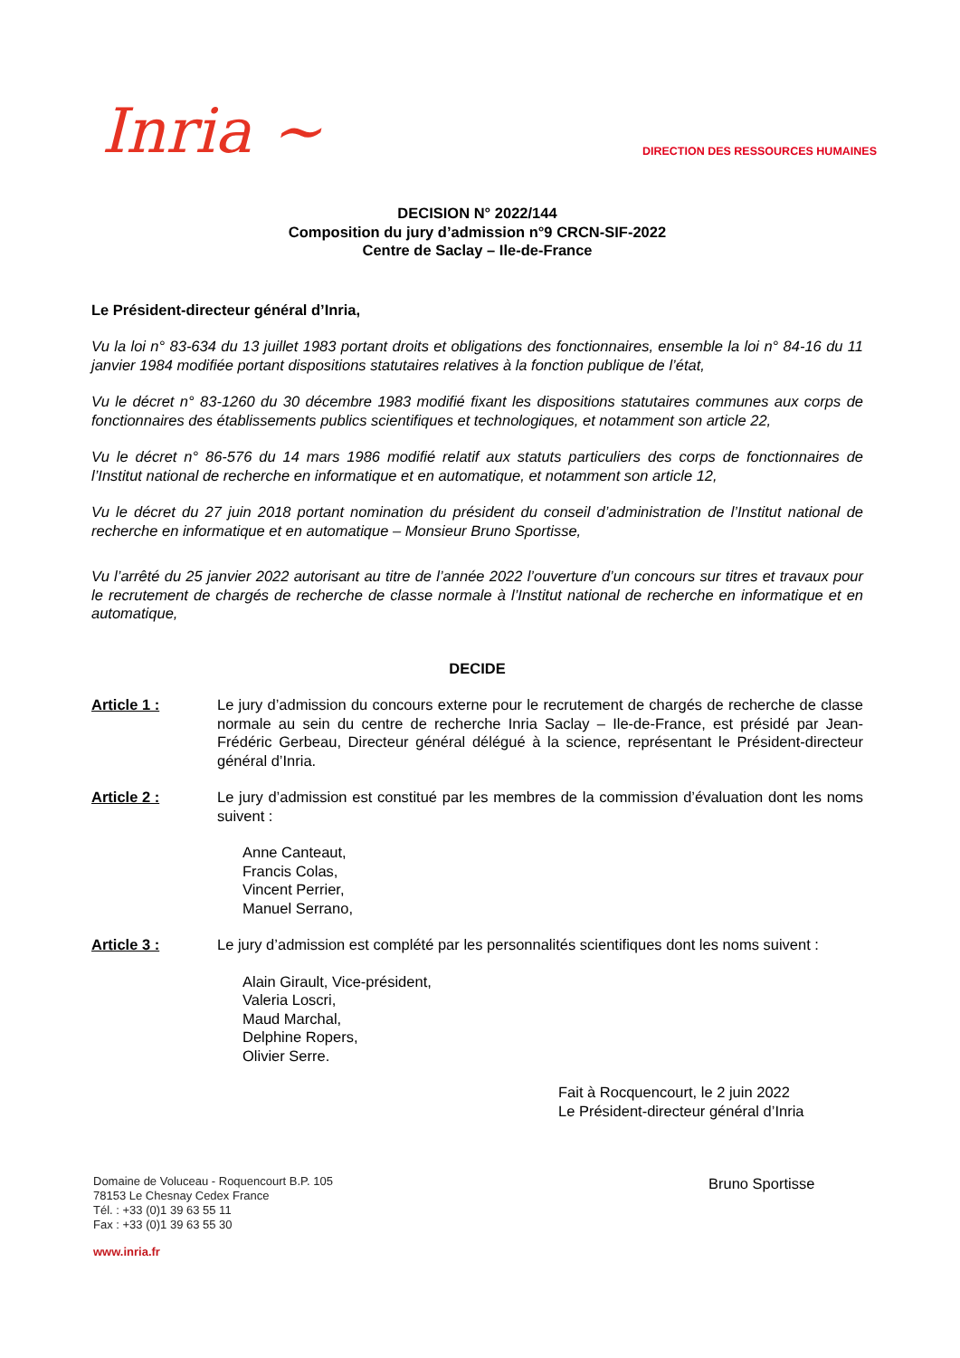Inria ~
DIRECTION DES RESSOURCES HUMAINES
DECISION N° 2022/144
Composition du jury d’admission n°9 CRCN-SIF-2022
Centre de Saclay – Ile-de-France
Le Président-directeur général d’Inria,
Vu la loi n° 83-634 du 13 juillet 1983 portant droits et obligations des fonctionnaires, ensemble la loi n° 84-16 du 11 janvier 1984 modifiée portant dispositions statutaires relatives à la fonction publique de l’état,
Vu le décret n° 83-1260 du 30 décembre 1983 modifié fixant les dispositions statutaires communes aux corps de fonctionnaires des établissements publics scientifiques et technologiques, et notamment son article 22,
Vu le décret n° 86-576 du 14 mars 1986 modifié relatif aux statuts particuliers des corps de fonctionnaires de l’Institut national de recherche en informatique et en automatique, et notamment son article 12,
Vu le décret du 27 juin 2018 portant nomination du président du conseil d’administration de l’Institut national de recherche en informatique et en automatique – Monsieur Bruno Sportisse,
Vu l’arrêté du 25 janvier 2022 autorisant au titre de l’année 2022 l’ouverture d’un concours sur titres et travaux pour le recrutement de chargés de recherche de classe normale à l’Institut national de recherche en informatique et en automatique,
DECIDE
Article 1 : Le jury d’admission du concours externe pour le recrutement de chargés de recherche de classe normale au sein du centre de recherche Inria Saclay – Ile-de-France, est présidé par Jean-Frédéric Gerbeau, Directeur général délégué à la science, représentant le Président-directeur général d’Inria.
Article 2 : Le jury d’admission est constitué par les membres de la commission d’évaluation dont les noms suivent :
Anne Canteaut,
Francis Colas,
Vincent Perrier,
Manuel Serrano,
Article 3 : Le jury d’admission est complété par les personnalités scientifiques dont les noms suivent :
Alain Girault, Vice-président,
Valeria Loscri,
Maud Marchal,
Delphine Ropers,
Olivier Serre.
Fait à Rocquencourt, le 2 juin 2022
Le Président-directeur général d’Inria
Domaine de Voluceau - Roquencourt B.P. 105
78153 Le Chesnay Cedex France
Tél. : +33 (0)1 39 63 55 11
Fax : +33 (0)1 39 63 55 30
www.inria.fr
Bruno Sportisse